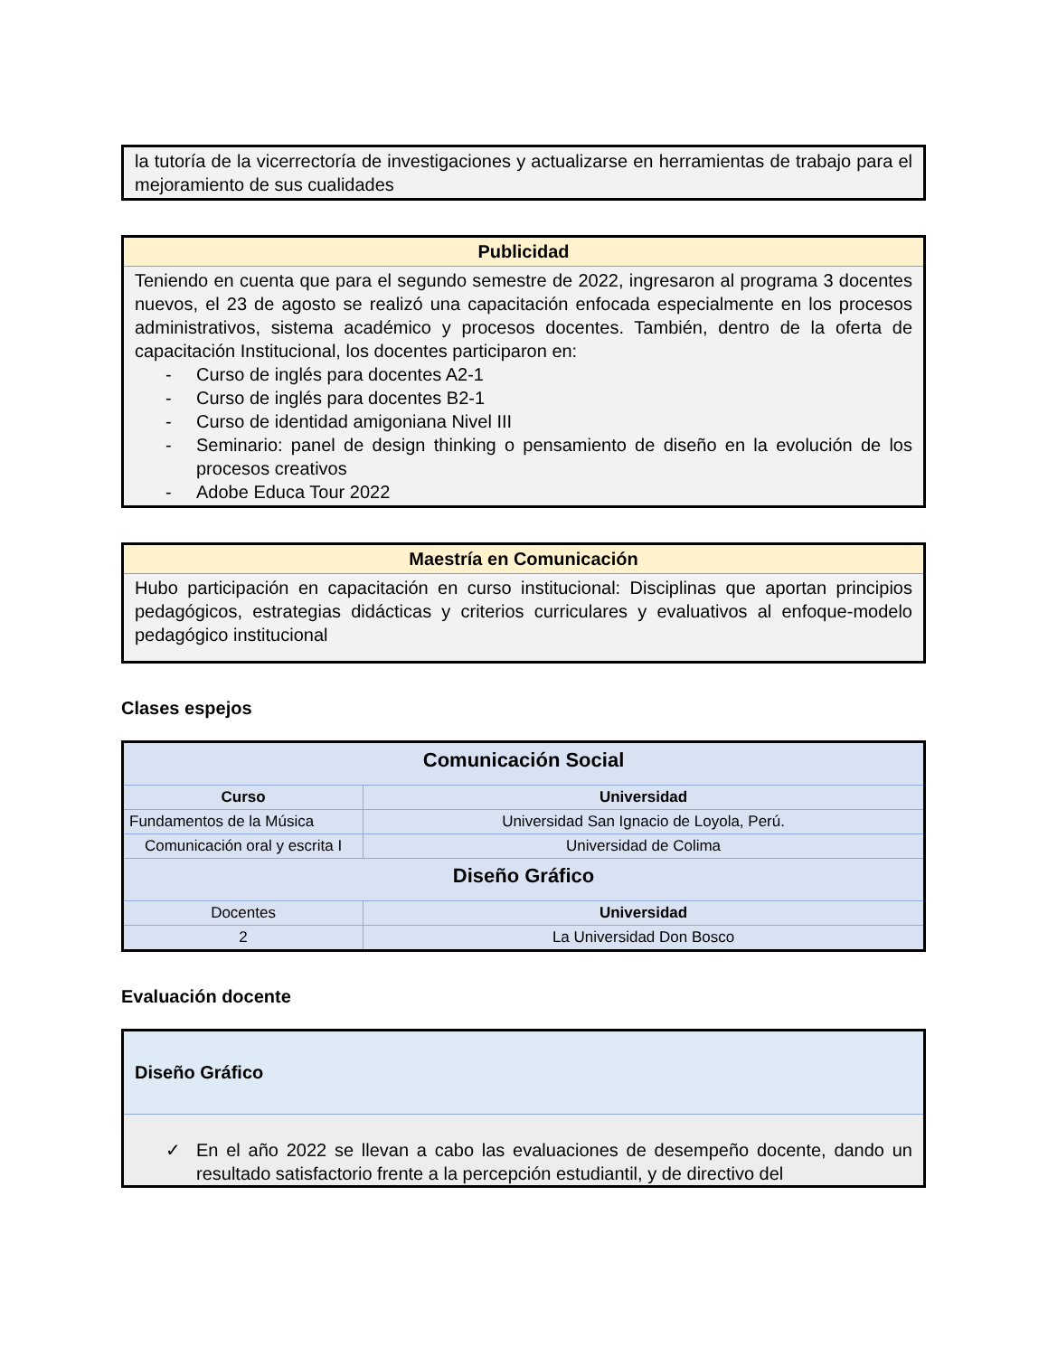la tutoría de la vicerrectoría de investigaciones y actualizarse en herramientas de trabajo para el mejoramiento de sus cualidades
Publicidad
Teniendo en cuenta que para el segundo semestre de 2022, ingresaron al programa 3 docentes nuevos, el 23 de agosto se realizó una capacitación enfocada especialmente en los procesos administrativos, sistema académico y procesos docentes. También, dentro de la oferta de capacitación Institucional, los docentes participaron en:
- Curso de inglés para docentes A2-1
- Curso de inglés para docentes B2-1
- Curso de identidad amigoniana Nivel III
- Seminario: panel de design thinking o pensamiento de diseño en la evolución de los procesos creativos
- Adobe Educa Tour 2022
Maestría en Comunicación
Hubo participación en capacitación en curso institucional: Disciplinas que aportan principios pedagógicos, estrategias didácticas y criterios curriculares y evaluativos al enfoque-modelo pedagógico institucional
Clases espejos
| Comunicación Social | |
| Curso | Universidad |
| Fundamentos de la Música | Universidad San Ignacio de Loyola, Perú. |
| Comunicación oral y escrita I | Universidad de Colima |
| Diseño Gráfico | |
| Docentes | Universidad |
| 2 | La Universidad Don Bosco |
Evaluación docente
Diseño Gráfico
✓ En el año 2022 se llevan a cabo las evaluaciones de desempeño docente, dando un resultado satisfactorio frente a la percepción estudiantil, y de directivo del